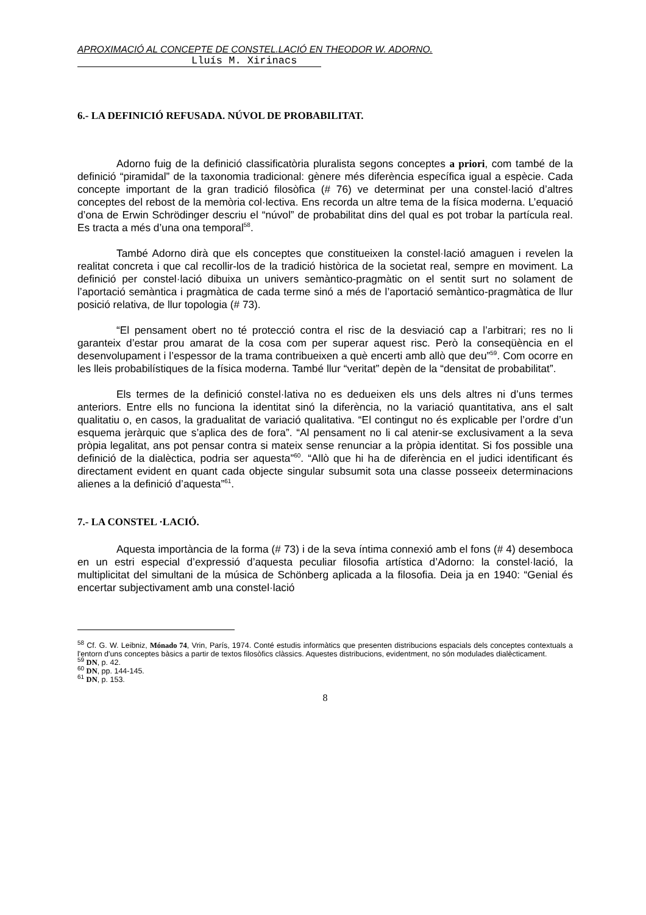APROXIMACIÓ AL CONCEPTE DE CONSTEL.LACIÓ EN THEODOR W. ADORNO.
Lluís M. Xirinacs
6.- LA DEFINICIÓ REFUSADA. NÚVOL DE PROBABILITAT.
Adorno fuig de la definició classificatòria pluralista segons conceptes a priori, com també de la definició “piramidal” de la taxonomia tradicional: gènere més diferència específica igual a espècie. Cada concepte important de la gran tradició filosòfica (# 76) ve determinat per una constel·lació d’altres conceptes del rebost de la memòria col·lectiva. Ens recorda un altre tema de la física moderna. L’equació d’ona de Erwin Schrödinger descriu el “núvol” de probabilitat dins del qual es pot trobar la partícula real. Es tracta a més d’una ona temporal<sup>58</sup>.
També Adorno dirà que els conceptes que constitueixen la constel·lació amaguen i revelen la realitat concreta i que cal recollir-los de la tradició històrica de la societat real, sempre en moviment. La definició per constel·lació dibuixa un univers semàntico-pragmàtic on el sentit surt no solament de l’aportació semàntica i pragmàtica de cada terme sinó a més de l’aportació semàntico-pragmàtica de llur posició relativa, de llur topologia (# 73).
“El pensament obert no té protecció contra el risc de la desviació cap a l’arbitrari; res no li garanteix d’estar prou amarat de la cosa com per superar aquest risc. Però la conseqüència en el desenvolupament i l’espessor de la trama contribueixen a què encerti amb allò que deu”<sup>59</sup>. Com ocorre en les lleis probabilístiques de la física moderna. També llur “veritat” depèn de la “densitat de probabilitat”.
Els termes de la definició constel·lativa no es dedueixen els uns dels altres ni d’uns termes anteriors. Entre ells no funciona la identitat sinó la diferència, no la variació quantitativa, ans el salt qualitatiu o, en casos, la gradualitat de variació qualitativa. “El contingut no és explicable per l’ordre d’un esquema jeràrquic que s’aplica des de fora”. “Al pensament no li cal atenir-se exclusivament a la seva pròpia legalitat, ans pot pensar contra si mateix sense renunciar a la pròpia identitat. Si fos possible una definició de la dialèctica, podria ser aquesta”<sup>60</sup>. “Allò que hi ha de diferència en el judici identificant és directament evident en quant cada objecte singular subsumit sota una classe posseeix determinacions alienes a la definició d’aquesta”<sup>61</sup>.
7.- LA CONSTEL ·LACIÓ.
Aquesta importància de la forma (# 73) i de la seva íntima connexió amb el fons (# 4) desemboca en un estri especial d’expressió d’aquesta peculiar filosofia artística d’Adorno: la constel·lació, la multiplicitat del simultani de la música de Schönberg aplicada a la filosofia. Deia ja en 1940: “Genial és encertar subjectivament amb una constel·lació
<sup>58</sup> Cf. G. W. Leibniz, Mónado 74, Vrin, París, 1974. Conté estudis informàtics que presenten distribucions espacials dels conceptes contextuals a l'entorn d'uns conceptes bàsics a partir de textos filosòfics clàssics. Aquestes distribucions, evidentment, no són modulades dialècticament.
<sup>59</sup> DN, p. 42.
<sup>60</sup> DN, pp. 144-145.
<sup>61</sup> DN, p. 153.
8